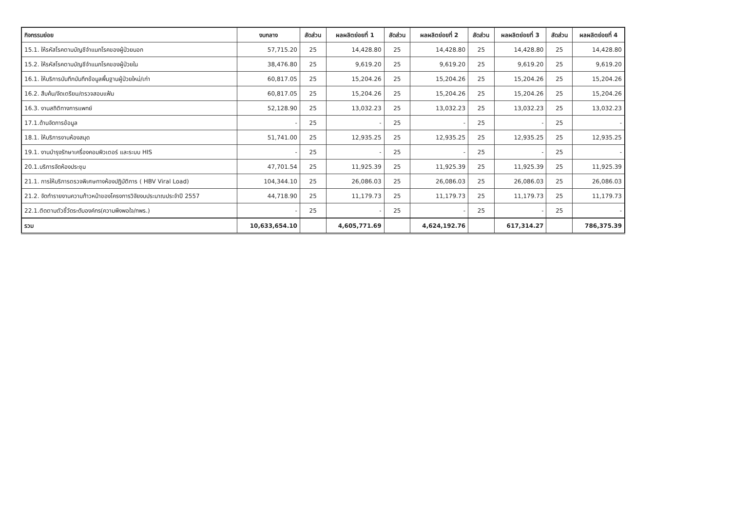| กิจกรรมย่อย | งบกลาง | สัดส่วน | ผลผลิตย่อยที่ 1 | สัดส่วน | ผลผลิตย่อยที่ 2 | สัดส่วน | ผลผลิตย่อยที่ 3 | สัดส่วน | ผลผลิตย่อยที่ 4 |
| --- | --- | --- | --- | --- | --- | --- | --- | --- | --- |
| 15.1. ให้รหัสโรคตามบัญชีจำแนกโรคของผู้ป่วยนอก | 57,715.20 | 25 | 14,428.80 | 25 | 14,428.80 | 25 | 14,428.80 | 25 | 14,428.80 |
| 15.2. ให้รหัสโรคตามบัญชีจำแนกโรคของผู้ป่วยใน | 38,476.80 | 25 | 9,619.20 | 25 | 9,619.20 | 25 | 9,619.20 | 25 | 9,619.20 |
| 16.1. ให้บริการบันทึกบันทึกข้อมูลพื้นฐานผู้ป่วยใหม่/เก่า | 60,817.05 | 25 | 15,204.26 | 25 | 15,204.26 | 25 | 15,204.26 | 25 | 15,204.26 |
| 16.2. สืบค้น/จัดเตรียม/ตรวจสอบแฟ้ม | 60,817.05 | 25 | 15,204.26 | 25 | 15,204.26 | 25 | 15,204.26 | 25 | 15,204.26 |
| 16.3. งานสถิติทางการแพทย์ | 52,128.90 | 25 | 13,032.23 | 25 | 13,032.23 | 25 | 13,032.23 | 25 | 13,032.23 |
| 17.1.ด้านจัดการข้อมูล | - | 25 | - | 25 | - | 25 | - | 25 | - |
| 18.1. ให้บริการงานห้องสมุด | 51,741.00 | 25 | 12,935.25 | 25 | 12,935.25 | 25 | 12,935.25 | 25 | 12,935.25 |
| 19.1. งานบำรุงรักษาเครื่องคอมพิวเตอร์ และระบบ HIS | - | 25 | - | 25 | - | 25 | - | 25 | - |
| 20.1.บริการจัดห้องประชุม | 47,701.54 | 25 | 11,925.39 | 25 | 11,925.39 | 25 | 11,925.39 | 25 | 11,925.39 |
| 21.1. การให้บริการตรวจพิเศษทางห้องปฏิบัติการ ( HBV Viral Load) | 104,344.10 | 25 | 26,086.03 | 25 | 26,086.03 | 25 | 26,086.03 | 25 | 26,086.03 |
| 21.2. จัดทำรายงานความก้าวหน้าของโครงการวิจัยงบประมาณประจำปี 2557 | 44,718.90 | 25 | 11,179.73 | 25 | 11,179.73 | 25 | 11,179.73 | 25 | 11,179.73 |
| 22.1.ติดตามตัวชี้วัดระดับองค์กร(ความพึงพอใจ/กพร.) | - | 25 | - | 25 | - | 25 | - | 25 | - |
| รวม | 10,633,654.10 | | 4,605,771.69 | | 4,624,192.76 | | 617,314.27 | | 786,375.39 |